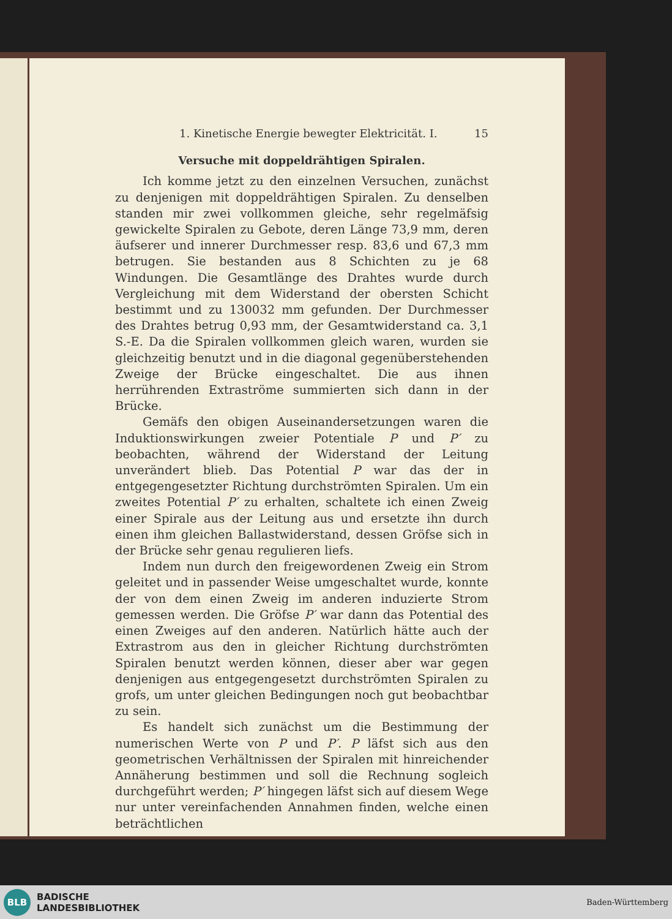1. Kinetische Energie bewegter Elektricität. I. 15
Versuche mit doppeldrähtigen Spiralen.
Ich komme jetzt zu den einzelnen Versuchen, zunächst zu denjenigen mit doppeldrähtigen Spiralen. Zu denselben standen mir zwei vollkommen gleiche, sehr regelmäfsig gewickelte Spiralen zu Gebote, deren Länge 73,9 mm, deren äufserer und innerer Durchmesser resp. 83,6 und 67,3 mm betrugen. Sie bestanden aus 8 Schichten zu je 68 Windungen. Die Gesamtlänge des Drahtes wurde durch Vergleichung mit dem Widerstand der obersten Schicht bestimmt und zu 130032 mm gefunden. Der Durchmesser des Drahtes betrug 0,93 mm, der Gesamtwiderstand ca. 3,1 S.-E. Da die Spiralen vollkommen gleich waren, wurden sie gleichzeitig benutzt und in die diagonal gegenüberstehenden Zweige der Brücke eingeschaltet. Die aus ihnen herrührenden Extraströme summierten sich dann in der Brücke.
Gemäfs den obigen Auseinandersetzungen waren die Induktionswirkungen zweier Potentiale P und P′ zu beobachten, während der Widerstand der Leitung unverändert blieb. Das Potential P war das der in entgegengesetzter Richtung durchströmten Spiralen. Um ein zweites Potential P′ zu erhalten, schaltete ich einen Zweig einer Spirale aus der Leitung aus und ersetzte ihn durch einen ihm gleichen Ballastwiderstand, dessen Gröfse sich in der Brücke sehr genau regulieren liefs.
Indem nun durch den freigewordenen Zweig ein Strom geleitet und in passender Weise umgeschaltet wurde, konnte der von dem einen Zweig im anderen induzierte Strom gemessen werden. Die Gröfse P′ war dann das Potential des einen Zweiges auf den anderen. Natürlich hätte auch der Extrastrom aus den in gleicher Richtung durchströmten Spiralen benutzt werden können, dieser aber war gegen denjenigen aus entgegengesetzt durchströmten Spiralen zu grofs, um unter gleichen Bedingungen noch gut beobachtbar zu sein.
Es handelt sich zunächst um die Bestimmung der numerischen Werte von P und P′. P läfst sich aus den geometrischen Verhältnissen der Spiralen mit hinreichender Annäherung bestimmen und soll die Rechnung sogleich durchgeführt werden; P′ hingegen läfst sich auf diesem Wege nur unter vereinfachenden Annahmen finden, welche einen beträchtlichen
BLB
BADISCHE
LANDESBIBLIOTHEK
Baden-Württemberg